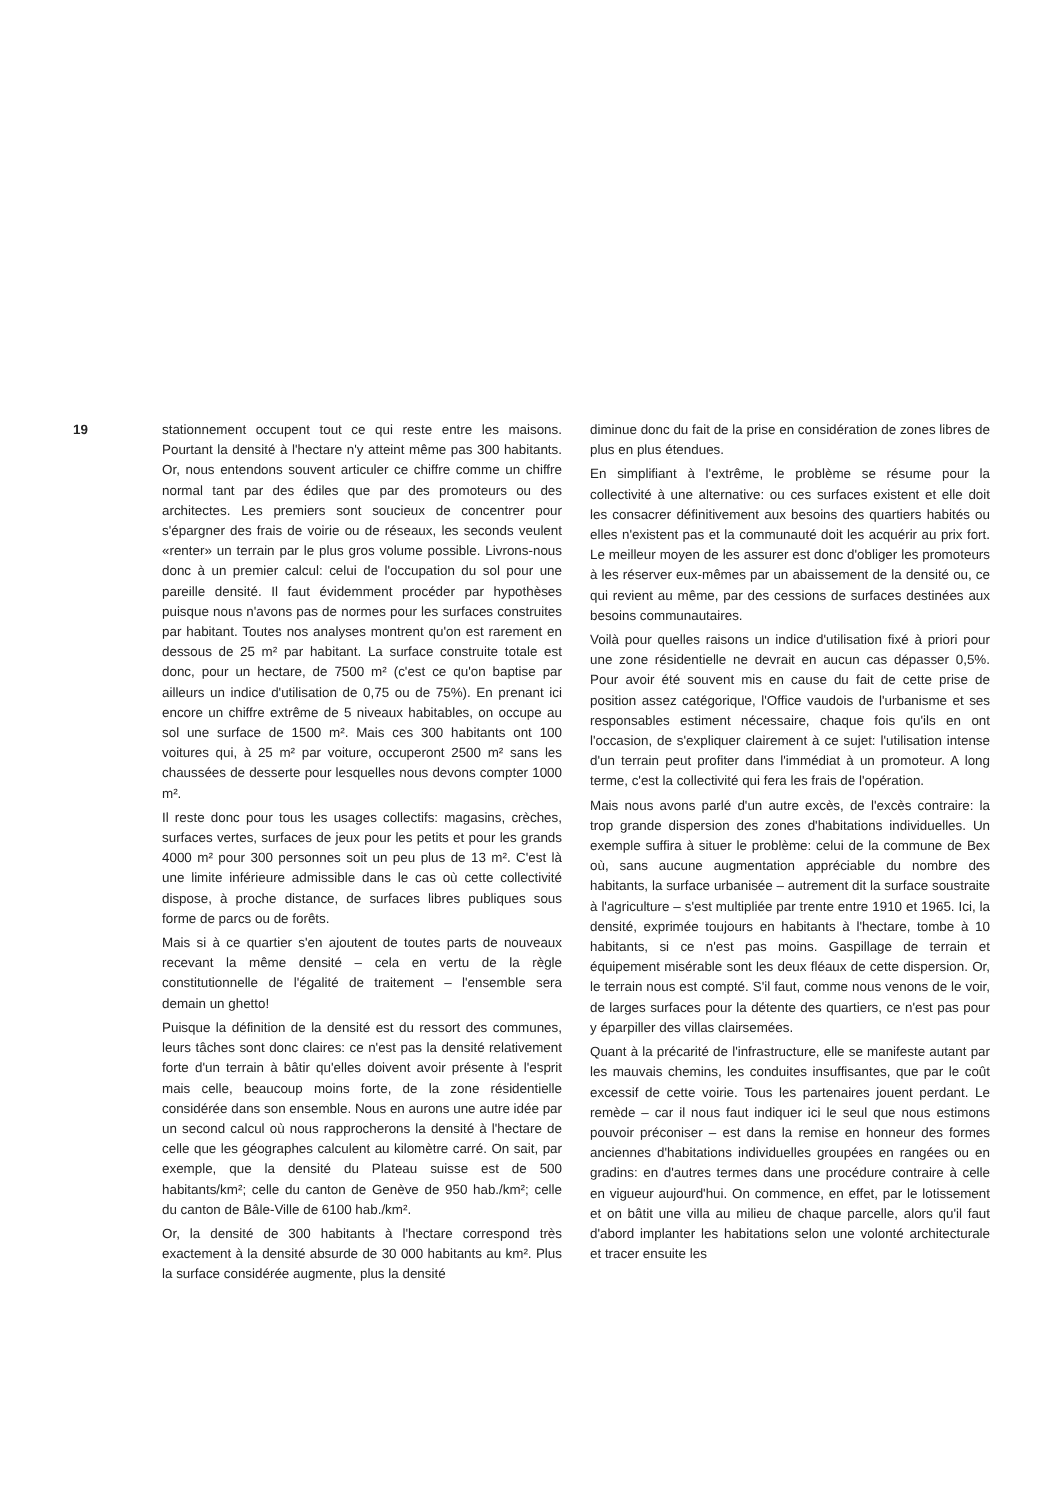19 stationnement occupent tout ce qui reste entre les maisons. Pourtant la densité à l'hectare n'y atteint même pas 300 habitants. Or, nous entendons souvent articuler ce chiffre comme un chiffre normal tant par des édiles que par des promoteurs ou des architectes. Les premiers sont soucieux de concentrer pour s'épargner des frais de voirie ou de réseaux, les seconds veulent «renter» un terrain par le plus gros volume possible. Livrons-nous donc à un premier calcul: celui de l'occupation du sol pour une pareille densité. Il faut évidemment procéder par hypothèses puisque nous n'avons pas de normes pour les surfaces construites par habitant. Toutes nos analyses montrent qu'on est rarement en dessous de 25 m² par habitant. La surface construite totale est donc, pour un hectare, de 7500 m² (c'est ce qu'on baptise par ailleurs un indice d'utilisation de 0,75 ou de 75%). En prenant ici encore un chiffre extrême de 5 niveaux habitables, on occupe au sol une surface de 1500 m². Mais ces 300 habitants ont 100 voitures qui, à 25 m² par voiture, occuperont 2500 m² sans les chaussées de desserte pour lesquelles nous devons compter 1000 m².
Il reste donc pour tous les usages collectifs: magasins, crèches, surfaces vertes, surfaces de jeux pour les petits et pour les grands 4000 m² pour 300 personnes soit un peu plus de 13 m². C'est là une limite inférieure admissible dans le cas où cette collectivité dispose, à proche distance, de surfaces libres publiques sous forme de parcs ou de forêts.
Mais si à ce quartier s'en ajoutent de toutes parts de nouveaux recevant la même densité – cela en vertu de la règle constitutionnelle de l'égalité de traitement – l'ensemble sera demain un ghetto!
Puisque la définition de la densité est du ressort des communes, leurs tâches sont donc claires: ce n'est pas la densité relativement forte d'un terrain à bâtir qu'elles doivent avoir présente à l'esprit mais celle, beaucoup moins forte, de la zone résidentielle considérée dans son ensemble. Nous en aurons une autre idée par un second calcul où nous rapprocherons la densité à l'hectare de celle que les géographes calculent au kilomètre carré. On sait, par exemple, que la densité du Plateau suisse est de 500 habitants/km²; celle du canton de Genève de 950 hab./km²; celle du canton de Bâle-Ville de 6100 hab./km².
Or, la densité de 300 habitants à l'hectare correspond très exactement à la densité absurde de 30 000 habitants au km². Plus la surface considérée augmente, plus la densité
diminue donc du fait de la prise en considération de zones libres de plus en plus étendues.
En simplifiant à l'extrême, le problème se résume pour la collectivité à une alternative: ou ces surfaces existent et elle doit les consacrer définitivement aux besoins des quartiers habités ou elles n'existent pas et la communauté doit les acquérir au prix fort. Le meilleur moyen de les assurer est donc d'obliger les promoteurs à les réserver eux-mêmes par un abaissement de la densité ou, ce qui revient au même, par des cessions de surfaces destinées aux besoins communautaires.
Voilà pour quelles raisons un indice d'utilisation fixé à priori pour une zone résidentielle ne devrait en aucun cas dépasser 0,5%. Pour avoir été souvent mis en cause du fait de cette prise de position assez catégorique, l'Office vaudois de l'urbanisme et ses responsables estiment nécessaire, chaque fois qu'ils en ont l'occasion, de s'expliquer clairement à ce sujet: l'utilisation intense d'un terrain peut profiter dans l'immédiat à un promoteur. A long terme, c'est la collectivité qui fera les frais de l'opération.
Mais nous avons parlé d'un autre excès, de l'excès contraire: la trop grande dispersion des zones d'habitations individuelles. Un exemple suffira à situer le problème: celui de la commune de Bex où, sans aucune augmentation appréciable du nombre des habitants, la surface urbanisée – autrement dit la surface soustraite à l'agriculture – s'est multipliée par trente entre 1910 et 1965. Ici, la densité, exprimée toujours en habitants à l'hectare, tombe à 10 habitants, si ce n'est pas moins. Gaspillage de terrain et équipement misérable sont les deux fléaux de cette dispersion. Or, le terrain nous est compté. S'il faut, comme nous venons de le voir, de larges surfaces pour la détente des quartiers, ce n'est pas pour y éparpiller des villas clairsemées.
Quant à la précarité de l'infrastructure, elle se manifeste autant par les mauvais chemins, les conduites insuffisantes, que par le coût excessif de cette voirie. Tous les partenaires jouent perdant. Le remède – car il nous faut indiquer ici le seul que nous estimons pouvoir préconiser – est dans la remise en honneur des formes anciennes d'habitations individuelles groupées en rangées ou en gradins: en d'autres termes dans une procédure contraire à celle en vigueur aujourd'hui. On commence, en effet, par le lotissement et on bâtit une villa au milieu de chaque parcelle, alors qu'il faut d'abord implanter les habitations selon une volonté architecturale et tracer ensuite les